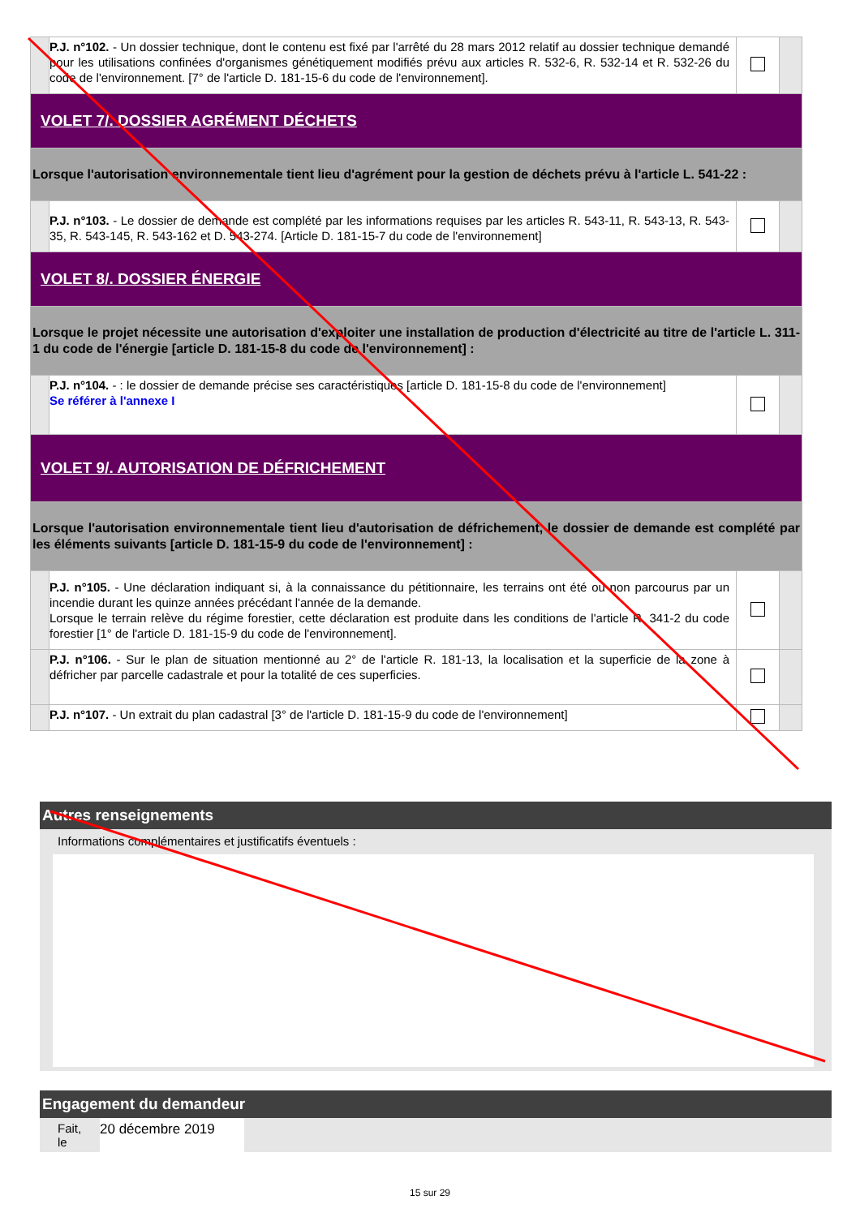| | P.J. n°102. - Un dossier technique, dont le contenu est fixé par l'arrêté du 28 mars 2012 relatif au dossier technique demandé pour les utilisations confinées d'organismes génétiquement modifiés prévu aux articles R. 532-6, R. 532-14 et R. 532-26 du code de l'environnement. [7° de l'article D. 181-15-6 du code de l'environnement]. | | |
| VOLET 7/. DOSSIER AGRÉMENT DÉCHETS | | | |
| Lorsque l'autorisation environnementale tient lieu d'agrément pour la gestion de déchets prévu à l'article L. 541-22 : | | | |
| | P.J. n°103. - Le dossier de demande est complété par les informations requises par les articles R. 543-11, R. 543-13, R. 543-35, R. 543-145, R. 543-162 et D. 543-274. [Article D. 181-15-7 du code de l'environnement] | | |
| VOLET 8/. DOSSIER ÉNERGIE | | | |
| Lorsque le projet nécessite une autorisation d'exploiter une installation de production d'électricité au titre de l'article L. 311-1 du code de l'énergie [article D. 181-15-8 du code de l'environnement] : | | | |
| | P.J. n°104. - : le dossier de demande précise ses caractéristiques [article D. 181-15-8 du code de l'environnement] Se référer à l'annexe I | | |
| VOLET 9/. AUTORISATION DE DÉFRICHEMENT | | | |
| Lorsque l'autorisation environnementale tient lieu d'autorisation de défrichement, le dossier de demande est complété par les éléments suivants [article D. 181-15-9 du code de l'environnement] : | | | |
| | P.J. n°105. - Une déclaration indiquant si, à la connaissance du pétitionnaire, les terrains ont été ou non parcourus par un incendie durant les quinze années précédant l'année de la demande. Lorsque le terrain relève du régime forestier, cette déclaration est produite dans les conditions de l'article R. 341-2 du code forestier [1° de l'article D. 181-15-9 du code de l'environnement]. | | |
| | P.J. n°106. - Sur le plan de situation mentionné au 2° de l'article R. 181-13, la localisation et la superficie de la zone à défricher par parcelle cadastrale et pour la totalité de ces superficies. | | |
| | P.J. n°107. - Un extrait du plan cadastral [3° de l'article D. 181-15-9 du code de l'environnement] | | |
Autres renseignements
Informations complémentaires et justificatifs éventuels :
Engagement du demandeur
Fait, le
20 décembre 2019
15 sur 29